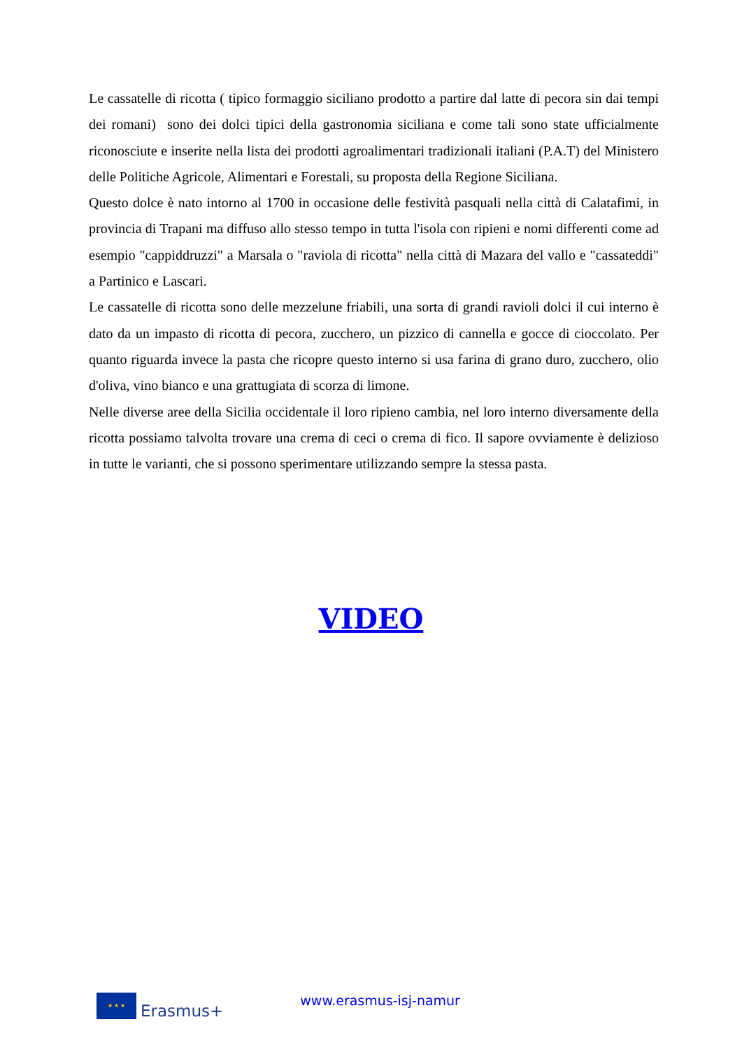Le cassatelle di ricotta ( tipico formaggio siciliano prodotto a partire dal latte di pecora sin dai tempi dei romani) sono dei dolci tipici della gastronomia siciliana e come tali sono state ufficialmente riconosciute e inserite nella lista dei prodotti agroalimentari tradizionali italiani (P.A.T) del Ministero delle Politiche Agricole, Alimentari e Forestali, su proposta della Regione Siciliana.
Questo dolce è nato intorno al 1700 in occasione delle festività pasquali nella città di Calatafimi, in provincia di Trapani ma diffuso allo stesso tempo in tutta l'isola con ripieni e nomi differenti come ad esempio "cappiddruzzi" a Marsala o "raviola di ricotta" nella città di Mazara del vallo e "cassateddi" a Partinico e Lascari.
Le cassatelle di ricotta sono delle mezzelune friabili, una sorta di grandi ravioli dolci il cui interno è dato da un impasto di ricotta di pecora, zucchero, un pizzico di cannella e gocce di cioccolato. Per quanto riguarda invece la pasta che ricopre questo interno si usa farina di grano duro, zucchero, olio d'oliva, vino bianco e una grattugiata di scorza di limone.
Nelle diverse aree della Sicilia occidentale il loro ripieno cambia, nel loro interno diversamente della ricotta possiamo talvolta trovare una crema di ceci o crema di fico. Il sapore ovviamente è delizioso in tutte le varianti, che si possono sperimentare utilizzando sempre la stessa pasta.
VIDEO
★ ★ ★
Erasmus+
www.erasmus-isj-namur